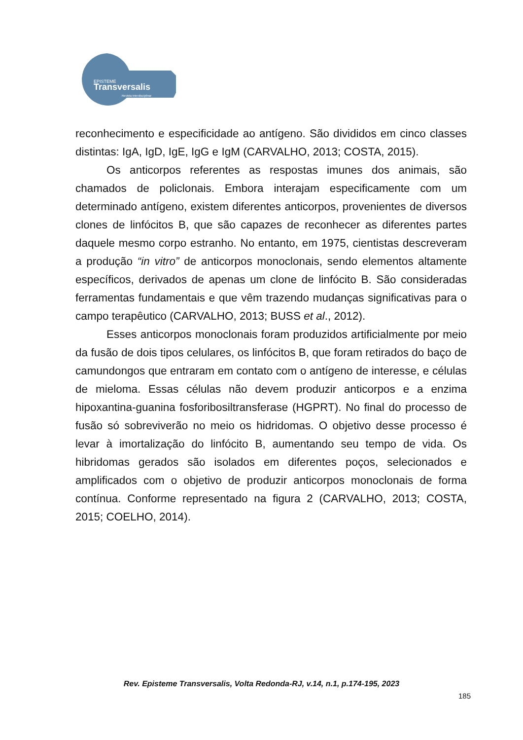EPISTEME
Transversalis
Revista Interdisciplinar
reconhecimento e especificidade ao antígeno. São divididos em cinco classes distintas: IgA, IgD, IgE, IgG e IgM (CARVALHO, 2013; COSTA, 2015).
Os anticorpos referentes as respostas imunes dos animais, são chamados de policlonais. Embora interajam especificamente com um determinado antígeno, existem diferentes anticorpos, provenientes de diversos clones de linfócitos B, que são capazes de reconhecer as diferentes partes daquele mesmo corpo estranho. No entanto, em 1975, cientistas descreveram a produção “in vitro” de anticorpos monoclonais, sendo elementos altamente específicos, derivados de apenas um clone de linfócito B. São consideradas ferramentas fundamentais e que vêm trazendo mudanças significativas para o campo terapêutico (CARVALHO, 2013; BUSS et al., 2012).
Esses anticorpos monoclonais foram produzidos artificialmente por meio da fusão de dois tipos celulares, os linfócitos B, que foram retirados do baço de camundongos que entraram em contato com o antígeno de interesse, e células de mieloma. Essas células não devem produzir anticorpos e a enzima hipoxantina-guanina fosforibosiltransferase (HGPRT). No final do processo de fusão só sobreviverão no meio os hidridomas. O objetivo desse processo é levar à imortalização do linfócito B, aumentando seu tempo de vida. Os hibridomas gerados são isolados em diferentes poços, selecionados e amplificados com o objetivo de produzir anticorpos monoclonais de forma contínua. Conforme representado na figura 2 (CARVALHO, 2013; COSTA, 2015; COELHO, 2014).
Rev. Episteme Transversalis, Volta Redonda-RJ, v.14, n.1, p.174-195, 2023
185